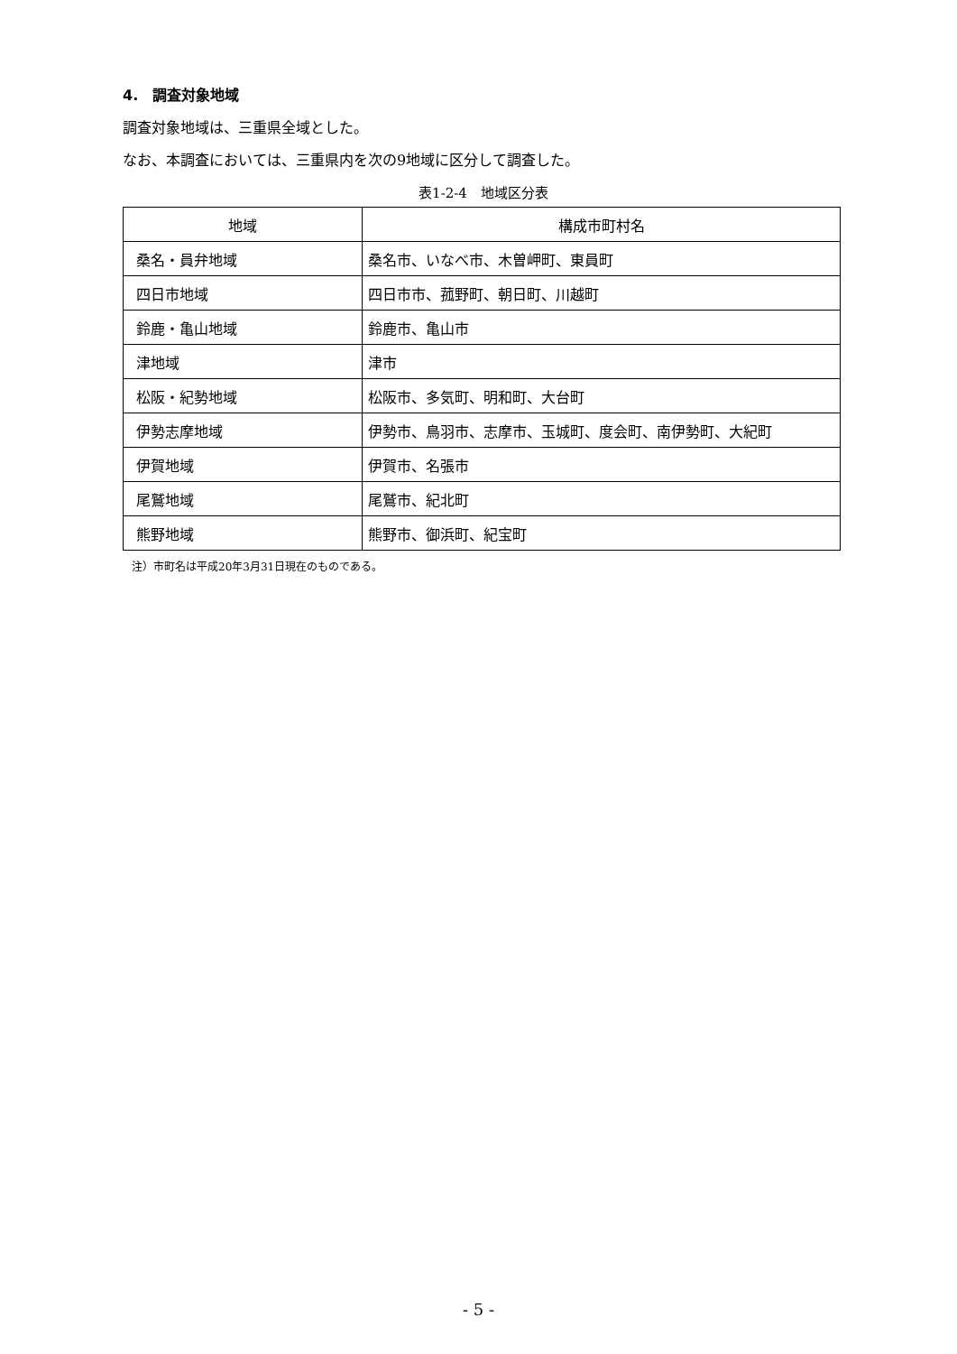4.　調査対象地域
調査対象地域は、三重県全域とした。
なお、本調査においては、三重県内を次の9地域に区分して調査した。
表1-2-4　地域区分表
| 地域 | 構成市町村名 |
| --- | --- |
| 桑名・員弁地域 | 桑名市、いなべ市、木曽岬町、東員町 |
| 四日市地域 | 四日市市、菰野町、朝日町、川越町 |
| 鈴鹿・亀山地域 | 鈴鹿市、亀山市 |
| 津地域 | 津市 |
| 松阪・紀勢地域 | 松阪市、多気町、明和町、大台町 |
| 伊勢志摩地域 | 伊勢市、鳥羽市、志摩市、玉城町、度会町、南伊勢町、大紀町 |
| 伊賀地域 | 伊賀市、名張市 |
| 尾鷲地域 | 尾鷲市、紀北町 |
| 熊野地域 | 熊野市、御浜町、紀宝町 |
注）市町名は平成20年3月31日現在のものである。
- 5 -